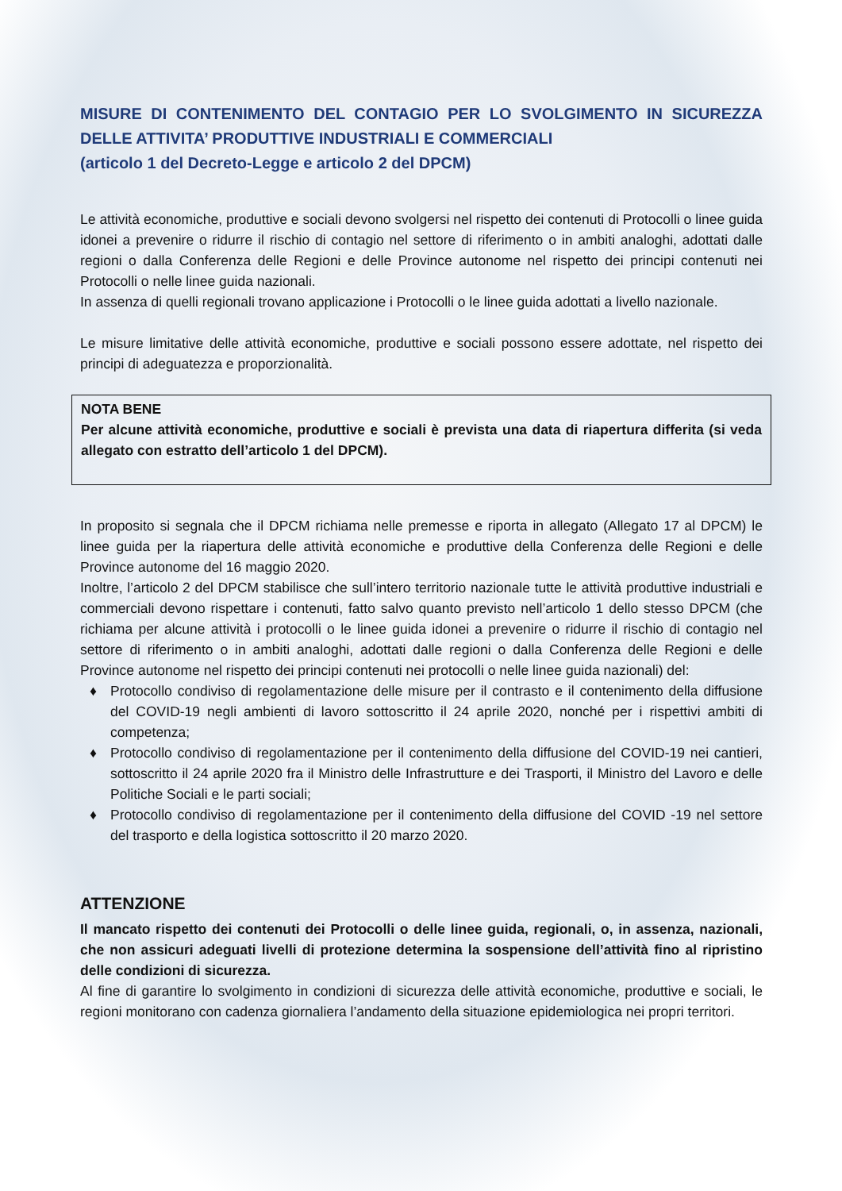MISURE DI CONTENIMENTO DEL CONTAGIO PER LO SVOLGIMENTO IN SICUREZZA DELLE ATTIVITA’ PRODUTTIVE INDUSTRIALI E COMMERCIALI
(articolo 1 del Decreto-Legge e articolo 2 del DPCM)
Le attività economiche, produttive e sociali devono svolgersi nel rispetto dei contenuti di Protocolli o linee guida idonei a prevenire o ridurre il rischio di contagio nel settore di riferimento o in ambiti analoghi, adottati dalle regioni o dalla Conferenza delle Regioni e delle Province autonome nel rispetto dei principi contenuti nei Protocolli o nelle linee guida nazionali.
In assenza di quelli regionali trovano applicazione i Protocolli o le linee guida adottati a livello nazionale.
Le misure limitative delle attività economiche, produttive e sociali possono essere adottate, nel rispetto dei principi di adeguatezza e proporzionalità.
NOTA BENE
Per alcune attività economiche, produttive e sociali è prevista una data di riapertura differita (si veda allegato con estratto dell’articolo 1 del DPCM).
In proposito si segnala che il DPCM richiama nelle premesse e riporta in allegato (Allegato 17 al DPCM) le linee guida per la riapertura delle attività economiche e produttive della Conferenza delle Regioni e delle Province autonome del 16 maggio 2020.
Inoltre, l’articolo 2 del DPCM stabilisce che sull’intero territorio nazionale tutte le attività produttive industriali e commerciali devono rispettare i contenuti, fatto salvo quanto previsto nell’articolo 1 dello stesso DPCM (che richiama per alcune attività i protocolli o le linee guida idonei a prevenire o ridurre il rischio di contagio nel settore di riferimento o in ambiti analoghi, adottati dalle regioni o dalla Conferenza delle Regioni e delle Province autonome nel rispetto dei principi contenuti nei protocolli o nelle linee guida nazionali) del:
♦ Protocollo condiviso di regolamentazione delle misure per il contrasto e il contenimento della diffusione del COVID-19 negli ambienti di lavoro sottoscritto il 24 aprile 2020, nonché per i rispettivi ambiti di competenza;
♦ Protocollo condiviso di regolamentazione per il contenimento della diffusione del COVID-19 nei cantieri, sottoscritto il 24 aprile 2020 fra il Ministro delle Infrastrutture e dei Trasporti, il Ministro del Lavoro e delle Politiche Sociali e le parti sociali;
♦ Protocollo condiviso di regolamentazione per il contenimento della diffusione del COVID -19 nel settore del trasporto e della logistica sottoscritto il 20 marzo 2020.
ATTENZIONE
Il mancato rispetto dei contenuti dei Protocolli o delle linee guida, regionali, o, in assenza, nazionali, che non assicuri adeguati livelli di protezione determina la sospensione dell’attività fino al ripristino delle condizioni di sicurezza.
Al fine di garantire lo svolgimento in condizioni di sicurezza delle attività economiche, produttive e sociali, le regioni monitorano con cadenza giornaliera l’andamento della situazione epidemiologica nei propri territori.